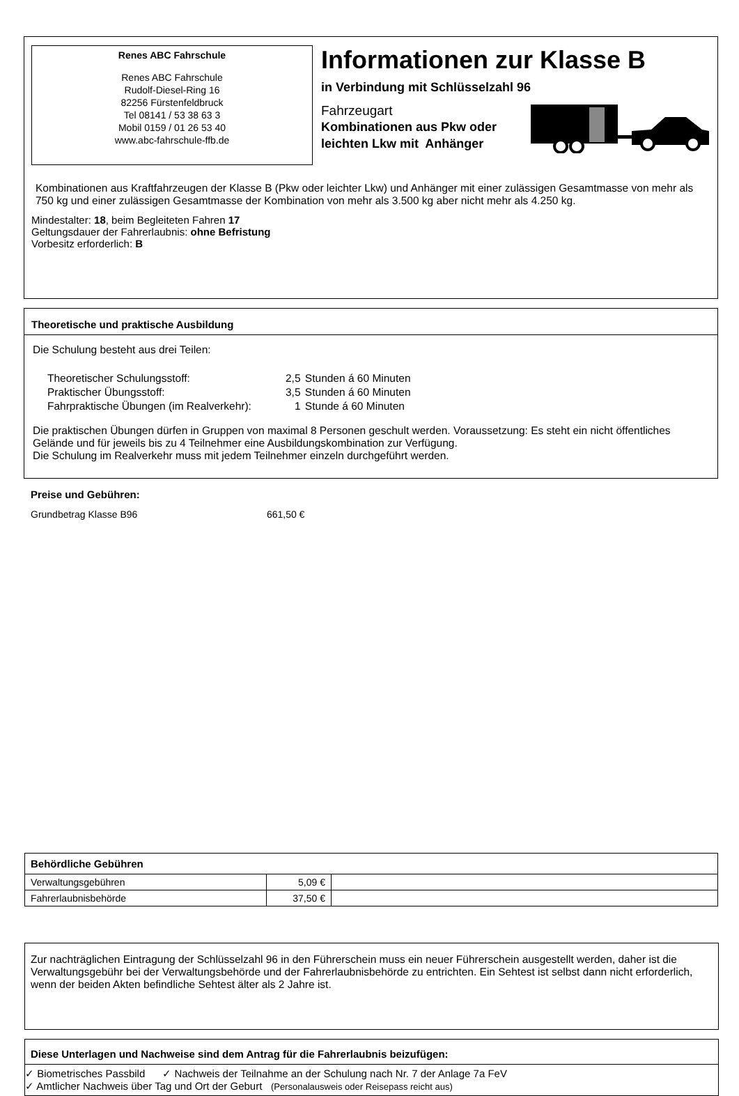Renes ABC Fahrschule
Renes ABC Fahrschule
Rudolf-Diesel-Ring 16
82256 Fürstenfeldbruck
Tel 08141 / 53 38 63 3
Mobil 0159 / 01 26 53 40
www.abc-fahrschule-ffb.de
Informationen zur Klasse B
in Verbindung mit Schlüsselzahl 96
Fahrzeugart
Kombinationen aus Pkw oder
leichten Lkw mit Anhänger
Kombinationen aus Kraftfahrzeugen der Klasse B (Pkw oder leichter Lkw) und Anhänger mit einer zulässigen Gesamtmasse von mehr als 750 kg und einer zulässigen Gesamtmasse der Kombination von mehr als 3.500 kg aber nicht mehr als 4.250 kg.
Mindestalter: 18, beim Begleiteten Fahren 17
Geltungsdauer der Fahrerlaubnis: ohne Befristung
Vorbesitz erforderlich: B
Theoretische und praktische Ausbildung
Die Schulung besteht aus drei Teilen:
| Theoretischer Schulungsstoff: | 2,5 | Stunden á 60 Minuten |
| Praktischer Übungsstoff: | 3,5 | Stunden á 60 Minuten |
| Fahrpraktische Übungen (im Realverkehr): | 1 | Stunde á 60 Minuten |
Die praktischen Übungen dürfen in Gruppen von maximal 8 Personen geschult werden. Voraussetzung: Es steht ein nicht öffentliches Gelände und für jeweils bis zu 4 Teilnehmer eine Ausbildungskombination zur Verfügung.
Die Schulung im Realverkehr muss mit jedem Teilnehmer einzeln durchgeführt werden.
Preise und Gebühren:
Grundbetrag Klasse B96 661,50 €
| Behördliche Gebühren | | |
| --- | --- | --- |
| Verwaltungsgebühren | 5,09 € | |
| Fahrerlaubnisbehörde | 37,50 € | |
Zur nachträglichen Eintragung der Schlüsselzahl 96 in den Führerschein muss ein neuer Führerschein ausgestellt werden, daher ist die Verwaltungsgebühr bei der Verwaltungsbehörde und der Fahrerlaubnisbehörde zu entrichten. Ein Sehtest ist selbst dann nicht erforderlich, wenn der beiden Akten befindliche Sehtest älter als 2 Jahre ist.
Diese Unterlagen und Nachweise sind dem Antrag für die Fahrerlaubnis beizufügen:
✓ Biometrisches Passbild ✓ Nachweis der Teilnahme an der Schulung nach Nr. 7 der Anlage 7a FeV
✓ Amtlicher Nachweis über Tag und Ort der Geburt (Personalausweis oder Reisepass reicht aus)